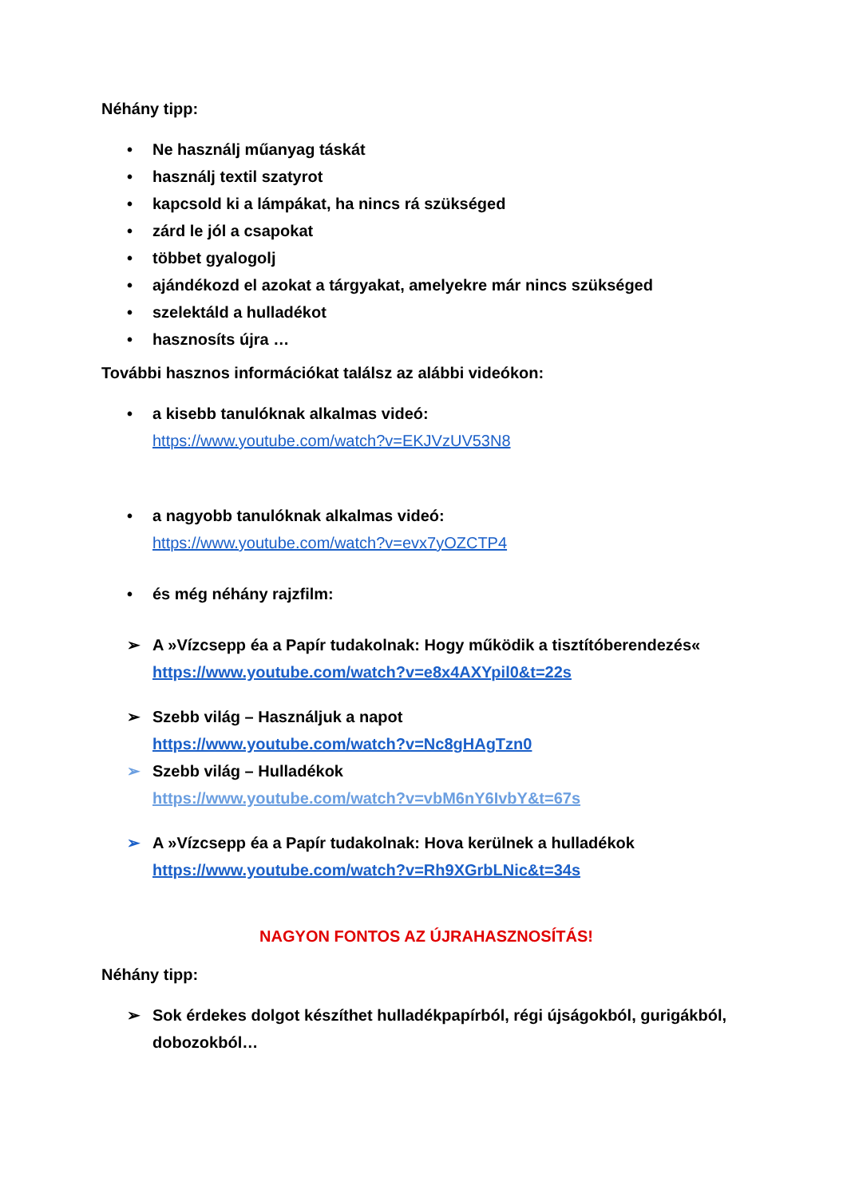Néhány tipp:
• Ne használj műanyag táskát
• használj textil szatyrot
• kapcsold ki a lámpákat, ha nincs rá szükséged
• zárd le jól a csapokat
• többet gyalogolj
• ajándékozd el azokat a tárgyakat, amelyekre már nincs szükséged
• szelektáld a hulladékot
• hasznosíts újra …
További hasznos információkat találsz az alábbi videókon:
• a kisebb tanulóknak alkalmas videó:
https://www.youtube.com/watch?v=EKJVzUV53N8
• a nagyobb tanulóknak alkalmas videó:
https://www.youtube.com/watch?v=evx7yOZCTP4
• és még néhány rajzfilm:
➢ A »Vízcsepp éa a Papír tudakolnak: Hogy működik a tisztítóberendezés«
https://www.youtube.com/watch?v=e8x4AXYpil0&t=22s
➢ Szebb világ – Használjuk a napot
https://www.youtube.com/watch?v=Nc8gHAgTzn0
➢ Szebb világ – Hulladékok
https://www.youtube.com/watch?v=vbM6nY6IvbY&t=67s
➢ A »Vízcsepp éa a Papír tudakolnak: Hova kerülnek a hulladékok
https://www.youtube.com/watch?v=Rh9XGrbLNic&t=34s
NAGYON FONTOS AZ ÚJRAHASZNOSÍTÁS!
Néhány tipp:
➢ Sok érdekes dolgot készíthet hulladékpapírból, régi újságokból, gurigákból, dobozokból…